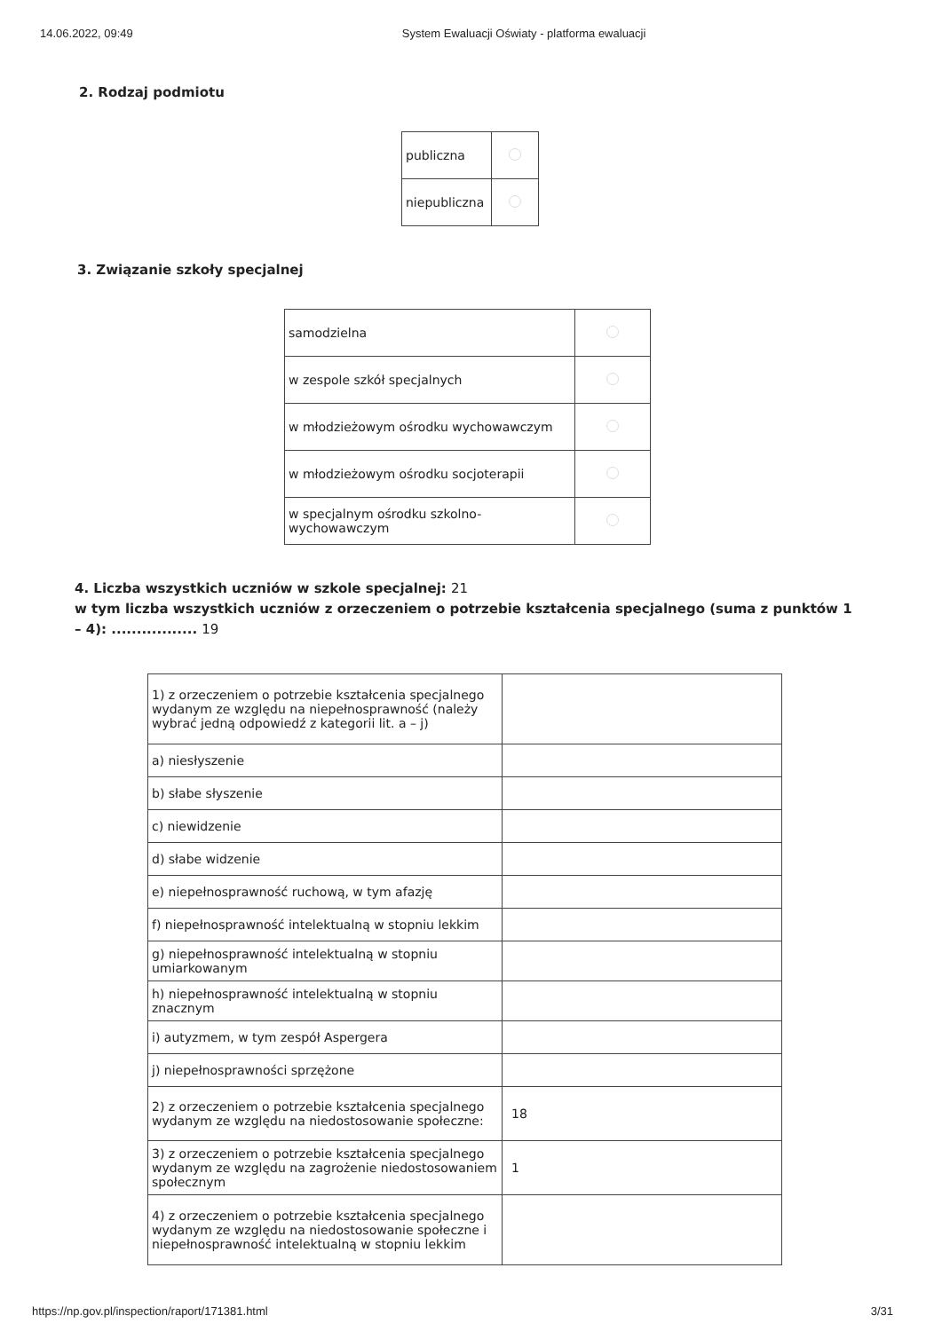14.06.2022, 09:49 System Ewaluacji Oświaty - platforma ewaluacji
2. Rodzaj podmiotu
| publiczna | |
| niepubliczna | |
3. Związanie szkoły specjalnej
| samodzielna | |
| w zespole szkół specjalnych | |
| w młodzieżowym ośrodku wychowawczym | |
| w młodzieżowym ośrodku socjoterapii | |
| w specjalnym ośrodku szkolno-wychowawczym | |
4. Liczba wszystkich uczniów w szkole specjalnej: 21
w tym liczba wszystkich uczniów z orzeczeniem o potrzebie kształcenia specjalnego (suma z punktów 1 – 4): ................. 19
| 1) z orzeczeniem o potrzebie kształcenia specjalnego wydanym ze względu na niepełnosprawność (należy wybrać jedną odpowiedź z kategorii lit. a – j) | |
| a) niesłyszenie | |
| b) słabe słyszenie | |
| c) niewidzenie | |
| d) słabe widzenie | |
| e) niepełnosprawność ruchową, w tym afazję | |
| f) niepełnosprawność intelektualną w stopniu lekkim | |
| g) niepełnosprawność intelektualną w stopniu umiarkowanym | |
| h) niepełnosprawność intelektualną w stopniu znacznym | |
| i) autyzmem, w tym zespół Aspergera | |
| j) niepełnosprawności sprzężone | |
| 2) z orzeczeniem o potrzebie kształcenia specjalnego wydanym ze względu na niedostosowanie społeczne: | 18 |
| 3) z orzeczeniem o potrzebie kształcenia specjalnego wydanym ze względu na zagrożenie niedostosowaniem społecznym | 1 |
| 4) z orzeczeniem o potrzebie kształcenia specjalnego wydanym ze względu na niedostosowanie społeczne i niepełnosprawność intelektualną w stopniu lekkim | |
https://np.gov.pl/inspection/raport/171381.html 3/31